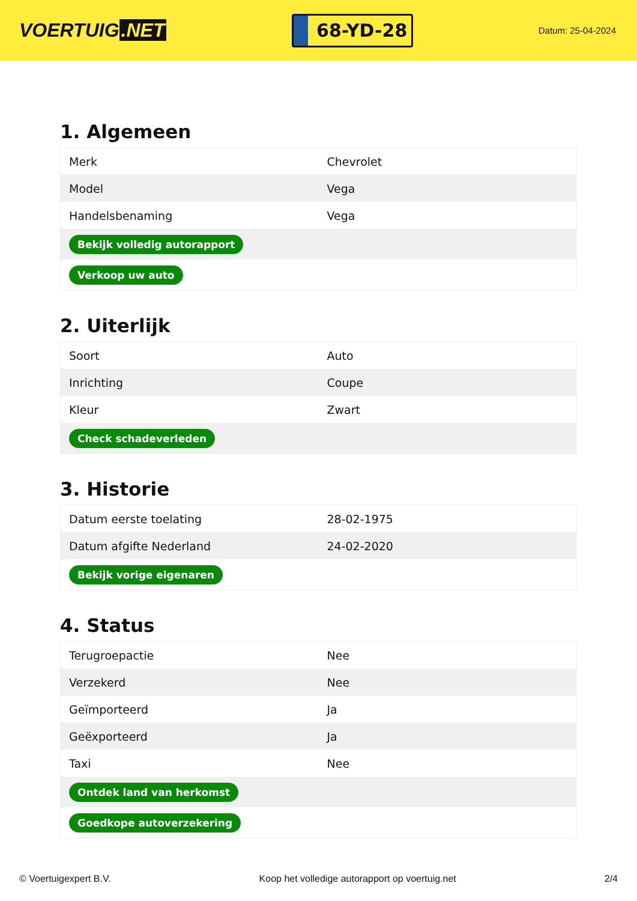VOERTUIG.NET
68-YD-28
Datum: 25-04-2024
1. Algemeen
| Merk | Chevrolet |
| Model | Vega |
| Handelsbenaming | Vega |
| Bekijk volledig autorapport | |
| Verkoop uw auto | |
2. Uiterlijk
| Soort | Auto |
| Inrichting | Coupe |
| Kleur | Zwart |
| Check schadeverleden | |
3. Historie
| Datum eerste toelating | 28-02-1975 |
| Datum afgifte Nederland | 24-02-2020 |
| Bekijk vorige eigenaren | |
4. Status
| Terugroepactie | Nee |
| Verzekerd | Nee |
| Geïmporteerd | Ja |
| Geëxporteerd | Ja |
| Taxi | Nee |
| Ontdek land van herkomst | |
| Goedkope autoverzekering | |
© Voertuigexpert B.V. Koop het volledige autorapport op voertuig.net 2/4